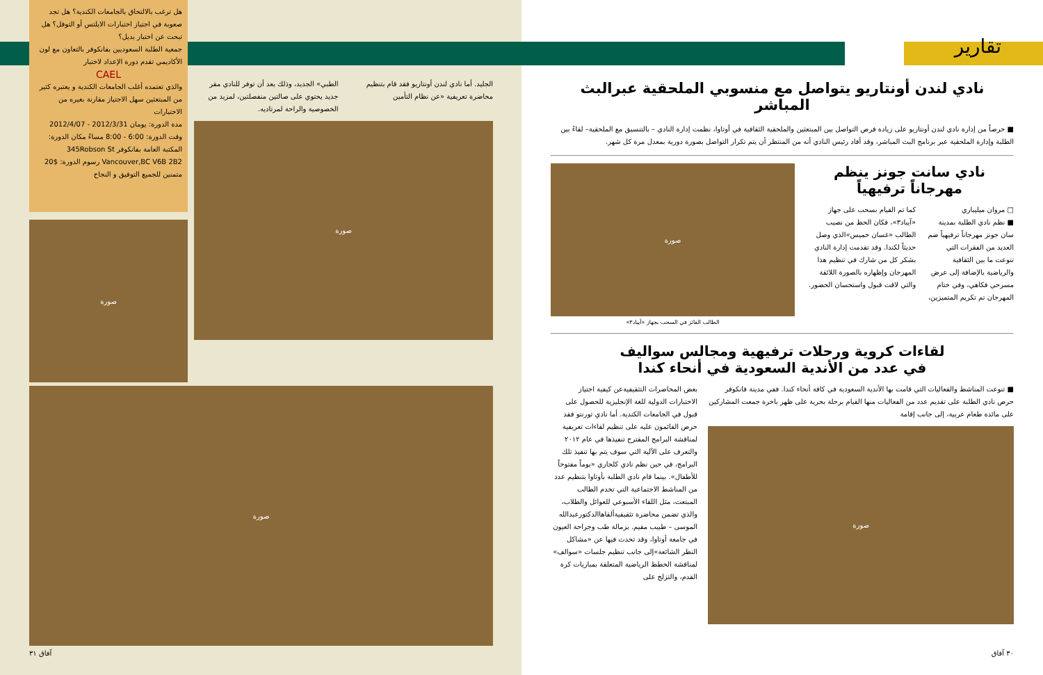تقارير
نادي لندن أونتاريو يتواصل مع منسوبي الملحقية عبرالبث المباشر
■ حرصاً من إدارة نادي لندن أونتاريو على زيادة فرص التواصل بين المبتعثين والملحقية الثقافية في أوتاوا، نظمت إدارة النادي – بالتنسيق مع الملحقية– لقاءً بين الطلبة وإدارة الملحقية عبر برنامج البث المباشر، وقد أفاد رئيس النادي أنه من المنتظر أن يتم تكرار التواصل بصورة دورية بمعدل مرة كل شهر.
نادي سانت جونز ينظم مهرجاناً ترفيهياً
□ مروان ميليباري
■ نظم نادي الطلبة بمدينة سان جونز مهرجاناً ترفيهياً ضم العديد من الفقرات التي تنوعت ما بين الثقافية والرياضية بالإضافة إلى عرض مسرحي فكاهي، وفي ختام المهرجان تم تكريم المتميزين،
كما تم القيام بسحب على جهاز «آيباد٣»، فكان الحظ من نصيب الطالب «غسان خميس»الذي وصل حديثاً لكندا. وقد تقدمت إدارة النادي بشكر كل من شارك في تنظيم هذا المهرجان وإظهاره بالصورة اللائقة والتي لاقت قبول واستحسان الحضور.
صورة
الطالب الفائز في السحب بجهاز «آيباد٣»
لقاءات كروية ورحلات ترفيهية ومجالس سواليف
في عدد من الأندية السعودية في أنحاء كندا
■ تنوعت المناشط والفعاليات التي قامت بها الأندية السعودية في كافة أنحاء كندا. ففي مدينة فانكوفر حرص نادي الطلبة على تقديم عدد من الفعاليات منها القيام برحلة بحرية على ظهر باخرة جمعت المشاركين على مائدة طعام عربية، إلى جانب إقامة
صورة
بعض المحاضرات التثقيفيةعن كيفية اجتياز الاختبارات الدولية للغة الإنجليزية للحصول على قبول في الجامعات الكندية. أما نادي تورنتو فقد حرص القائمون عليه على تنظيم لقاءات تعريفية لمناقشة البرامج المقترح تنفيذها في عام ٢٠١٢ والتعرف على الآلية التي سوف يتم بها تنفيذ تلك البرامج، في حين نظم نادي كلجاري «يوماً مفتوحاً للأطفال». بينما قام نادي الطلبة بأوتاوا بتنظيم عدد من المناشط الاجتماعية التي تخدم الطالب المبتعث، مثل اللقاء الأسبوعي للعوائل والطلاب، والذي تضمن محاضرة تثقيفيةألقاهاالدكتورعبدالله الموسى – طبيب مقيم. بزمالة طب وجراحة العيون في جامعة أوتاوا، وقد تحدث فيها عن «مشاكل النظر الشائعة»إلى جانب تنظيم جلسات «سوالف» لمناقشة الخطط الرياضية المتعلقة بمباريات كرة القدم، والتزلج على
٣٠ آفاق
هل ترغب بالالتحاق بالجامعات الكندية؟ هل تجد صعوبة في اجتياز اختبارات الايلتس أو التوفل؟ هل تبحث عن اختبار بديل؟
جمعية الطلبة السعوديين بفانكوفر بالتعاون مع لون الأكاديمي تقدم دورة الإعداد لاختبار
CAEL
والذي تعتمده أغلب الجامعات الكندية و يعتبره كثير من المبتعثين سهل الاجتياز مقارنة بغيره من الاختبارات
مدة الدورة: يومان 2012/3/31 - 2012/4/07 وقت الدورة: 6:00 - 8:00 مساءً مكان الدورة: المكتبة العامة بفانكوفر 345Robson St Vancouver,BC V6B 2B2 رسوم الدورة: $20
متمنين للجميع التوفيق و النجاح
الجليد. أما نادي لندن أونتاريو فقد قام بتنظيم محاضرة تعريفية «عن نظام التأمين
الطبي» الجديد، وذلك بعد أن توفر للنادي مقر جديد يحتوي على صالتين منفصلتين، لمزيد من الخصوصية والراحة لمرتاديه.
صورة
صورة
صورة
آفاق ٣١